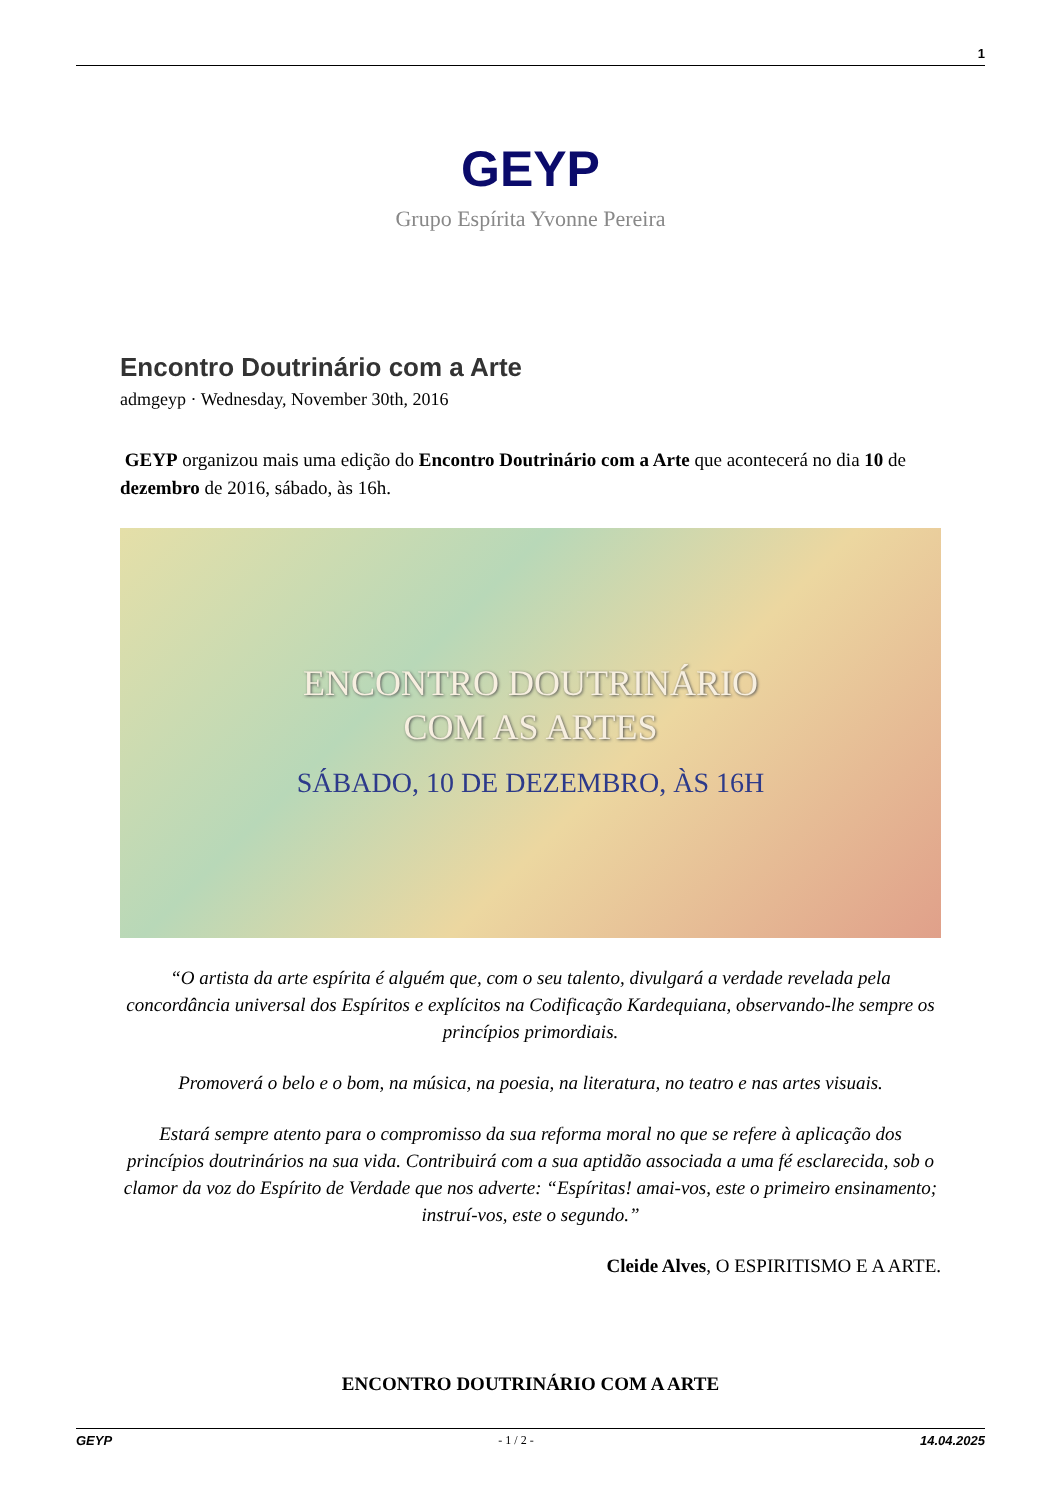1
GEYP
Grupo Espírita Yvonne Pereira
Encontro Doutrinário com a Arte
admgeyp · Wednesday, November 30th, 2016
GEYP organizou mais uma edição do Encontro Doutrinário com a Arte que acontecerá no dia 10 de dezembro de 2016, sábado, às 16h.
ENCONTRO DOUTRINÁRIO
COM AS ARTES
SÁBADO, 10 DE DEZEMBRO, ÀS 16H
“O artista da arte espírita é alguém que, com o seu talento, divulgará a verdade revelada pela concordância universal dos Espíritos e explícitos na Codificação Kardequiana, observando-lhe sempre os princípios primordiais.
Promoverá o belo e o bom, na música, na poesia, na literatura, no teatro e nas artes visuais.
Estará sempre atento para o compromisso da sua reforma moral no que se refere à aplicação dos princípios doutrinários na sua vida. Contribuirá com a sua aptidão associada a uma fé esclarecida, sob o clamor da voz do Espírito de Verdade que nos adverte: “Espíritas! amai-vos, este o primeiro ensinamento; instruí-vos, este o segundo.”
Cleide Alves, O ESPIRITISMO E A ARTE.
ENCONTRO DOUTRINÁRIO COM A ARTE
GEYP - 1 / 2 - 14.04.2025